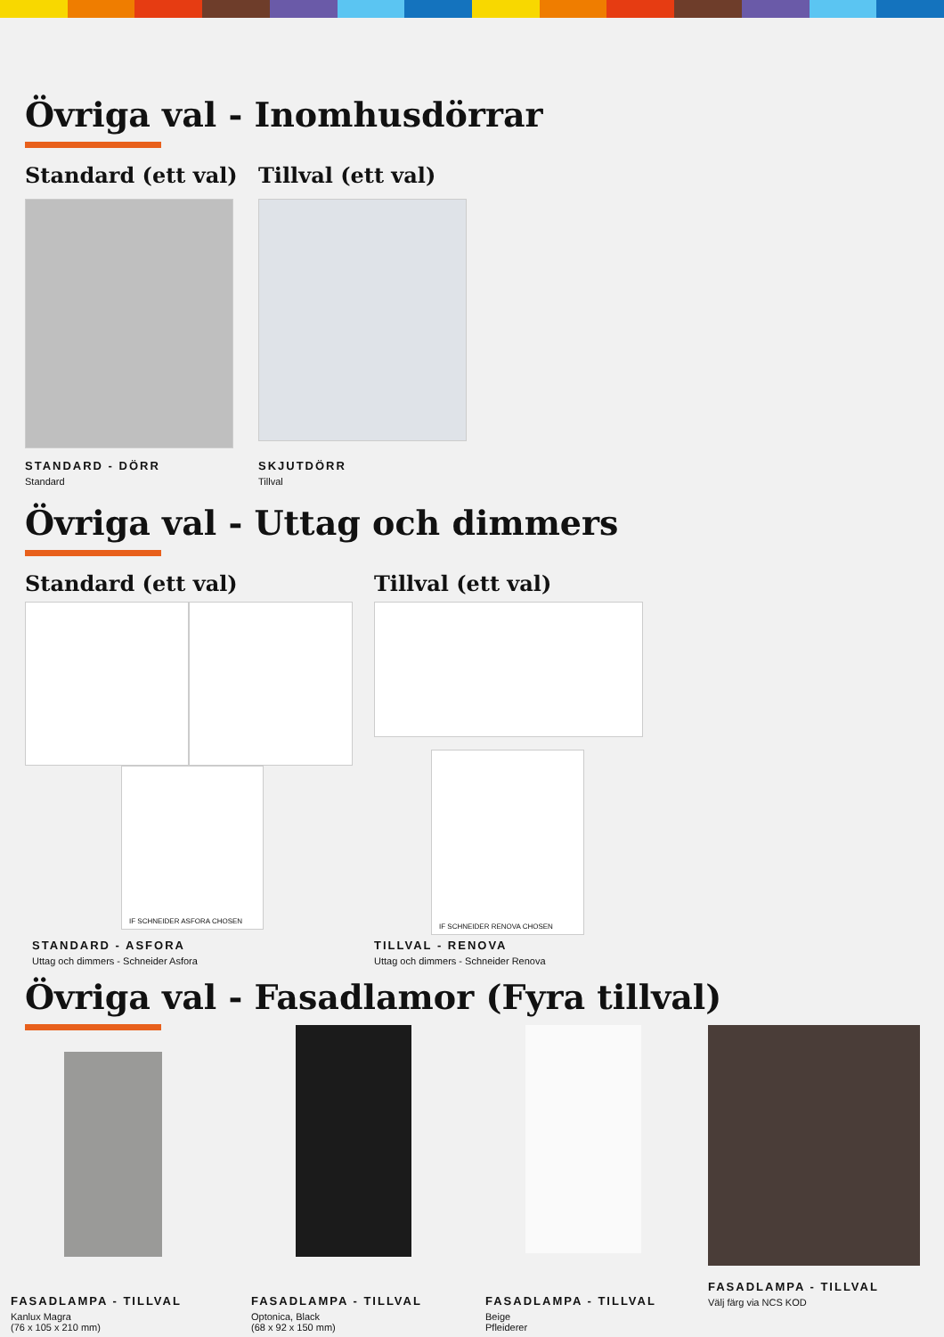Övriga val - Inomhusdörrar
Standard (ett val)
STANDARD - DÖRR
Standard
Tillval (ett val)
SKJUTDÖRR
Tillval
Övriga val - Uttag och dimmers
Standard (ett val)
IF SCHNEIDER ASFORA CHOSEN
STANDARD - ASFORA
Uttag och dimmers - Schneider Asfora
Tillval (ett val)
IF SCHNEIDER RENOVA CHOSEN
TILLVAL - RENOVA
Uttag och dimmers - Schneider Renova
Övriga val - Fasadlamor (Fyra tillval)
FASADLAMPA - TILLVAL
Kanlux Magra
(76 x 105 x 210 mm)
FASADLAMPA - TILLVAL
Optonica, Black
(68 x 92 x 150 mm)
FASADLAMPA - TILLVAL
Beige
Pfleiderer
FASADLAMPA - TILLVAL
Välj färg via NCS KOD